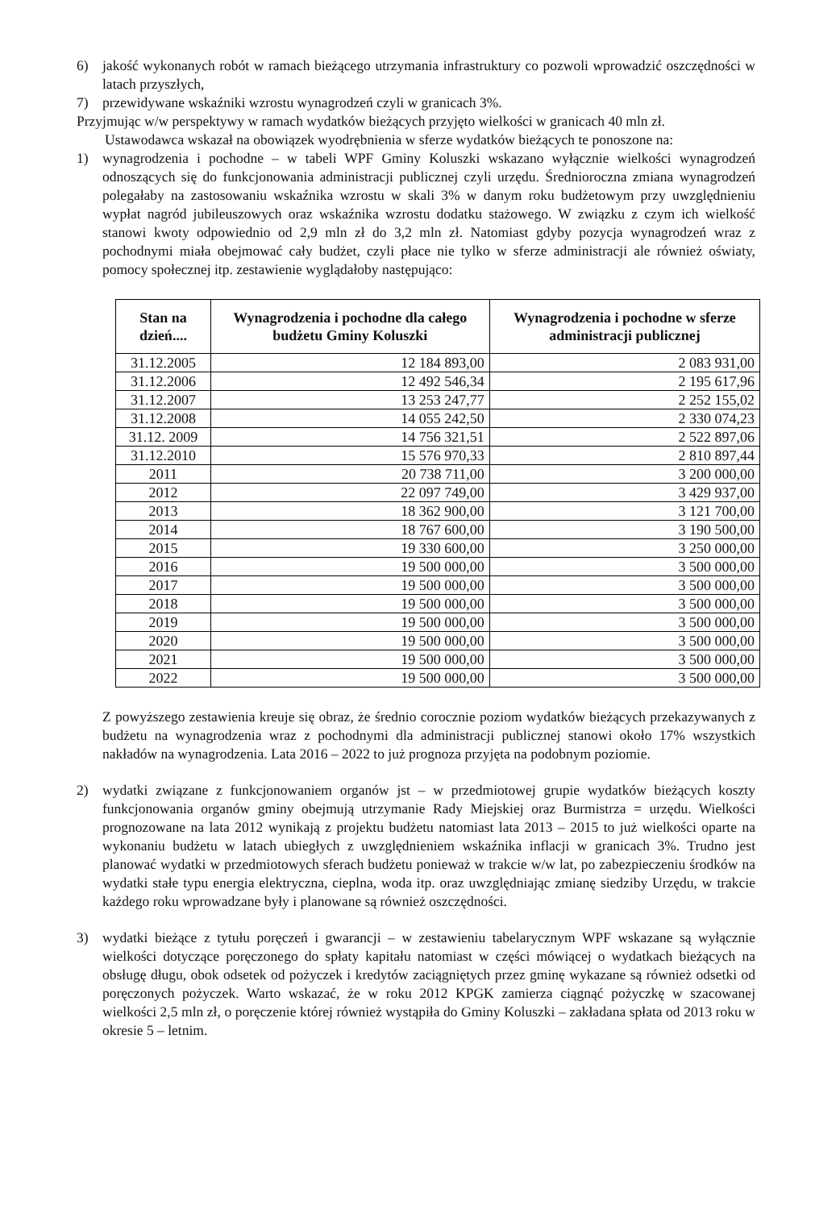6) jakość wykonanych robót w ramach bieżącego utrzymania infrastruktury co pozwoli wprowadzić oszczędności w latach przyszłych,
7) przewidywane wskaźniki wzrostu wynagrodzeń czyli w granicach 3%.
Przyjmując w/w perspektywy w ramach wydatków bieżących przyjęto wielkości w granicach 40 mln zł.
Ustawodawca wskazał na obowiązek wyodrębnienia w sferze wydatków bieżących te ponoszone na:
1) wynagrodzenia i pochodne – w tabeli WPF Gminy Koluszki wskazano wyłącznie wielkości wynagrodzeń odnoszących się do funkcjonowania administracji publicznej czyli urzędu. Średnioroczna zmiana wynagrodzeń polegałaby na zastosowaniu wskaźnika wzrostu w skali 3% w danym roku budżetowym przy uwzględnieniu wypłat nagród jubileuszowych oraz wskaźnika wzrostu dodatku stażowego. W związku z czym ich wielkość stanowi kwoty odpowiednio od 2,9 mln zł do 3,2 mln zł. Natomiast gdyby pozycja wynagrodzeń wraz z pochodnymi miała obejmować cały budżet, czyli płace nie tylko w sferze administracji ale również oświaty, pomocy społecznej itp. zestawienie wyglądałoby następująco:
| Stan na dzień.... | Wynagrodzenia i pochodne dla całego budżetu Gminy Koluszki | Wynagrodzenia i pochodne w sferze administracji publicznej |
| --- | --- | --- |
| 31.12.2005 | 12 184 893,00 | 2 083 931,00 |
| 31.12.2006 | 12 492 546,34 | 2 195 617,96 |
| 31.12.2007 | 13 253 247,77 | 2 252 155,02 |
| 31.12.2008 | 14 055 242,50 | 2 330 074,23 |
| 31.12. 2009 | 14 756 321,51 | 2 522 897,06 |
| 31.12.2010 | 15 576 970,33 | 2 810 897,44 |
| 2011 | 20 738 711,00 | 3 200 000,00 |
| 2012 | 22 097 749,00 | 3 429 937,00 |
| 2013 | 18 362 900,00 | 3 121 700,00 |
| 2014 | 18 767 600,00 | 3 190 500,00 |
| 2015 | 19 330 600,00 | 3 250 000,00 |
| 2016 | 19 500 000,00 | 3 500 000,00 |
| 2017 | 19 500 000,00 | 3 500 000,00 |
| 2018 | 19 500 000,00 | 3 500 000,00 |
| 2019 | 19 500 000,00 | 3 500 000,00 |
| 2020 | 19 500 000,00 | 3 500 000,00 |
| 2021 | 19 500 000,00 | 3 500 000,00 |
| 2022 | 19 500 000,00 | 3 500 000,00 |
Z powyższego zestawienia kreuje się obraz, że średnio corocznie poziom wydatków bieżących przekazywanych z budżetu na wynagrodzenia wraz z pochodnymi dla administracji publicznej stanowi około 17% wszystkich nakładów na wynagrodzenia. Lata 2016 – 2022 to już prognoza przyjęta na podobnym poziomie.
2) wydatki związane z funkcjonowaniem organów jst – w przedmiotowej grupie wydatków bieżących koszty funkcjonowania organów gminy obejmują utrzymanie Rady Miejskiej oraz Burmistrza = urzędu. Wielkości prognozowane na lata 2012 wynikają z projektu budżetu natomiast lata 2013 – 2015 to już wielkości oparte na wykonaniu budżetu w latach ubiegłych z uwzględnieniem wskaźnika inflacji w granicach 3%. Trudno jest planować wydatki w przedmiotowych sferach budżetu ponieważ w trakcie w/w lat, po zabezpieczeniu środków na wydatki stałe typu energia elektryczna, cieplna, woda itp. oraz uwzględniając zmianę siedziby Urzędu, w trakcie każdego roku wprowadzane były i planowane są również oszczędności.
3) wydatki bieżące z tytułu poręczeń i gwarancji – w zestawieniu tabelarycznym WPF wskazane są wyłącznie wielkości dotyczące poręczonego do spłaty kapitału natomiast w części mówiącej o wydatkach bieżących na obsługę długu, obok odsetek od pożyczek i kredytów zaciągniętych przez gminę wykazane są również odsetki od poręczonych pożyczek. Warto wskazać, że w roku 2012 KPGK zamierza ciągnąć pożyczkę w szacowanej wielkości 2,5 mln zł, o poręczenie której również wystąpiła do Gminy Koluszki – zakładana spłata od 2013 roku w okresie 5 – letnim.